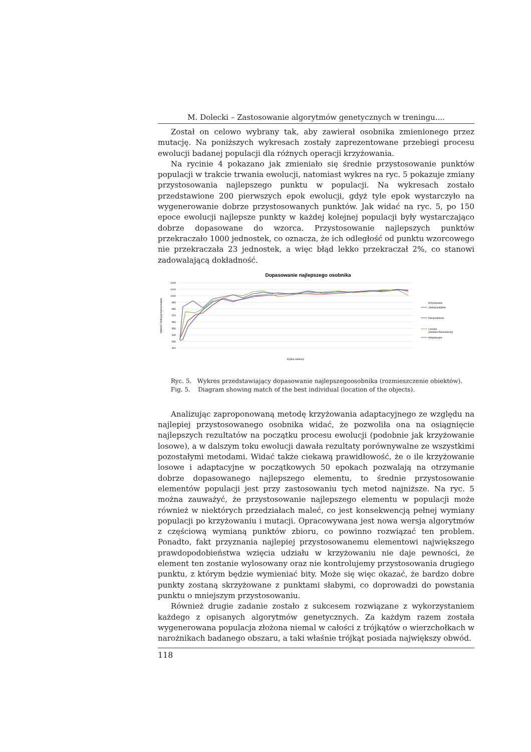M. Dolecki – Zastosowanie algorytmów genetycznych w treningu....
Został on celowo wybrany tak, aby zawierał osobnika zmienionego przez mutację. Na poniższych wykresach zostały zaprezentowane przebiegi procesu ewolucji badanej populacji dla różnych operacji krzyżowania.
Na rycinie 4 pokazano jak zmieniało się średnie przystosowanie punktów populacji w trakcie trwania ewolucji, natomiast wykres na ryc. 5 pokazuje zmiany przystosowania najlepszego punktu w populacji. Na wykresach zostało przedstawione 200 pierwszych epok ewolucji, gdyż tyle epok wystarczyło na wygenerowanie dobrze przystosowanych punktów. Jak widać na ryc. 5, po 150 epoce ewolucji najlepsze punkty w każdej kolejnej populacji były wystarczająco dobrze dopasowane do wzorca. Przystosowanie najlepszych punktów przekraczało 1000 jednostek, co oznacza, że ich odległość od punktu wzorcowego nie przekraczała 23 jednostek, a więc błąd lekko przekraczał 2%, co stanowi zadowalającą dokładność.
Dopasowanie najlepszego osobnika
1020
1010
1000
990
980
970
960
950
940
930
920
Wartość funkcji przystosowania
Krzyżowanie
Jednopunktowe
Dwupunktowe
Losowe
(rozkład równomierny)
Adaptacyjne
Epoka ewolucji
Ryc. 5. Wykres przedstawiający dopasowanie najlepszegoosobnika (rozmieszczenie obiektów).
Fig. 5. Diagram showing match of the best individual (location of the objects).
Analizując zaproponowaną metodę krzyżowania adaptacyjnego ze względu na najlepiej przystosowanego osobnika widać, że pozwoliła ona na osiągnięcie najlepszych rezultatów na początku procesu ewolucji (podobnie jak krzyżowanie losowe), a w dalszym toku ewolucji dawała rezultaty porównywalne ze wszystkimi pozostałymi metodami. Widać także ciekawą prawidłowość, że o ile krzyżowanie losowe i adaptacyjne w początkowych 50 epokach pozwalają na otrzymanie dobrze dopasowanego najlepszego elementu, to średnie przystosowanie elementów populacji jest przy zastosowaniu tych metod najniższe. Na ryc. 5 można zauważyć, że przystosowanie najlepszego elementu w populacji może również w niektórych przedziałach maleć, co jest konsekwencją pełnej wymiany populacji po krzyżowaniu i mutacji. Opracowywana jest nowa wersja algorytmów z częściową wymianą punktów zbioru, co powinno rozwiązać ten problem. Ponadto, fakt przyznania najlepiej przystosowanemu elementowi największego prawdopodobieństwa wzięcia udziału w krzyżowaniu nie daje pewności, że element ten zostanie wylosowany oraz nie kontrolujemy przystosowania drugiego punktu, z którym będzie wymieniać bity. Może się więc okazać, że bardzo dobre punkty zostaną skrzyżowane z punktami słabymi, co doprowadzi do powstania punktu o mniejszym przystosowaniu.
Również drugie zadanie zostało z sukcesem rozwiązane z wykorzystaniem każdego z opisanych algorytmów genetycznych. Za każdym razem została wygenerowana populacja złożona niemal w całości z trójkątów o wierzchołkach w narożnikach badanego obszaru, a taki właśnie trójkąt posiada największy obwód.
118